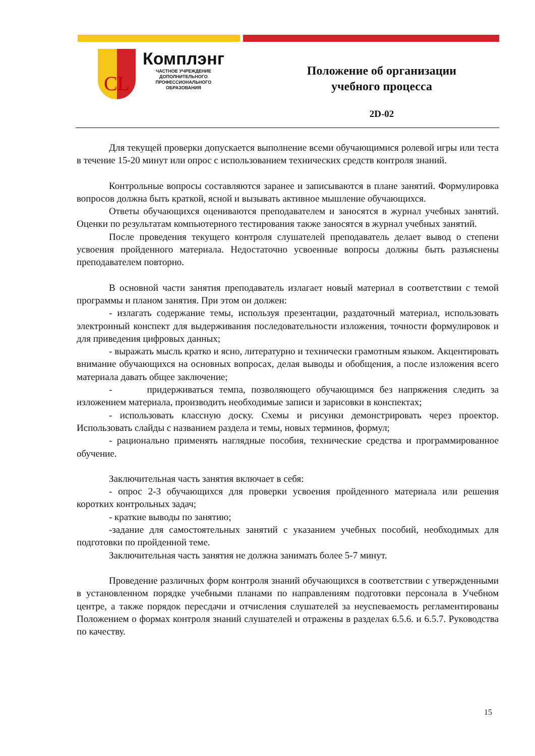CL
Комплэнг
ЧАСТНОЕ УЧРЕЖДЕНИЕ
ДОПОЛНИТЕЛЬНОГО
ПРОФЕССИОНАЛЬНОГО
ОБРАЗОВАНИЯ
Положение об организации
учебного процесса
2D-02
Для текущей проверки допускается выполнение всеми обучающимися ролевой игры или теста в течение 15-20 минут или опрос с использованием технических средств контроля знаний.
Контрольные вопросы составляются заранее и записываются в плане занятий. Формулировка вопросов должна быть краткой, ясной и вызывать активное мышление обучающихся.
Ответы обучающихся оцениваются преподавателем и заносятся в журнал учебных занятий. Оценки по результатам компьютерного тестирования также заносятся в журнал учебных занятий.
После проведения текущего контроля слушателей преподаватель делает вывод о степени усвоения пройденного материала. Недостаточно усвоенные вопросы должны быть разъяснены преподавателем повторно.
В основной части занятия преподаватель излагает новый материал в соответствии с темой программы и планом занятия. При этом он должен:
- излагать содержание темы, используя презентации, раздаточный материал, использовать электронный конспект для выдерживания последовательности изложения, точности формулировок и для приведения цифровых данных;
- выражать мысль кратко и ясно, литературно и технически грамотным языком. Акцентировать внимание обучающихся на основных вопросах, делая выводы и обобщения, а после изложения всего материала давать общее заключение;
- придерживаться темпа, позволяющего обучающимся без напряжения следить за изложением материала, производить необходимые записи и зарисовки в конспектах;
- использовать классную доску. Схемы и рисунки демонстрировать через проектор. Использовать слайды с названием раздела и темы, новых терминов, формул;
- рационально применять наглядные пособия, технические средства и программированное обучение.
Заключительная часть занятия включает в себя:
- опрос 2-3 обучающихся для проверки усвоения пройденного материала или решения коротких контрольных задач;
- краткие выводы по занятию;
-задание для самостоятельных занятий с указанием учебных пособий, необходимых для подготовки по пройденной теме.
Заключительная часть занятия не должна занимать более 5-7 минут.
Проведение различных форм контроля знаний обучающихся в соответствии с утвержденными в установленном порядке учебными планами по направлениям подготовки персонала в Учебном центре, а также порядок пересдачи и отчисления слушателей за неуспеваемость регламентированы Положением о формах контроля знаний слушателей и отражены в разделах 6.5.6. и 6.5.7. Руководства по качеству.
15